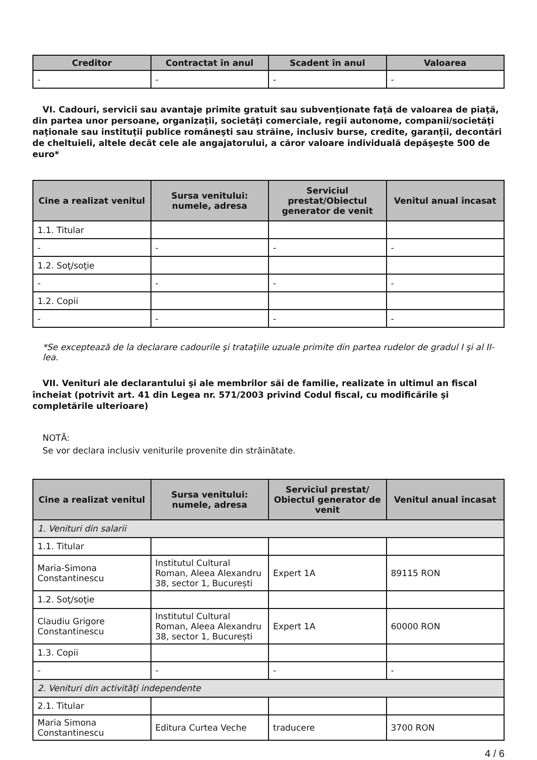| Creditor | Contractat în anul | Scadent în anul | Valoarea |
| --- | --- | --- | --- |
| - | - | - | - |
VI. Cadouri, servicii sau avantaje primite gratuit sau subvenţionate faţă de valoarea de piaţă, din partea unor persoane, organizaţii, societăţi comerciale, regii autonome, companii/societăţi naţionale sau instituţii publice româneşti sau străine, inclusiv burse, credite, garanţii, decontări de cheltuieli, altele decât cele ale angajatorului, a căror valoare individuală depăşeşte 500 de euro*
| Cine a realizat venitul | Sursa venitului: numele, adresa | Serviciul prestat/Obiectul generator de venit | Venitul anual încasat |
| --- | --- | --- | --- |
| 1.1. Titular | | | |
| - | - | - | - |
| 1.2. Soţ/soţie | | | |
| - | - | - | - |
| 1.2. Copii | | | |
| - | - | - | - |
*Se exceptează de la declarare cadourile şi trataţiile uzuale primite din partea rudelor de gradul I şi al II-lea.
VII. Venituri ale declarantului şi ale membrilor săi de familie, realizate în ultimul an fiscal încheiat (potrivit art. 41 din Legea nr. 571/2003 privind Codul fiscal, cu modificările şi completările ulterioare)
NOTĂ:
Se vor declara inclusiv veniturile provenite din străinătate.
| Cine a realizat venitul | Sursa venitului: numele, adresa | Serviciul prestat/ Obiectul generator de venit | Venitul anual încasat |
| --- | --- | --- | --- |
| 1. Venituri din salarii | | | |
| 1.1. Titular | | | |
| Maria-Simona Constantinescu | Institutul Cultural Roman, Aleea Alexandru 38, sector 1, București | Expert 1A | 89115 RON |
| 1.2. Soţ/soţie | | | |
| Claudiu Grigore Constantinescu | Institutul Cultural Roman, Aleea Alexandru 38, sector 1, București | Expert 1A | 60000 RON |
| 1.3. Copii | | | |
| - | - | - | - |
| 2. Venituri din activităţi independente | | | |
| 2.1. Titular | | | |
| Maria Simona Constantinescu | Editura Curtea Veche | traducere | 3700 RON |
4 / 6